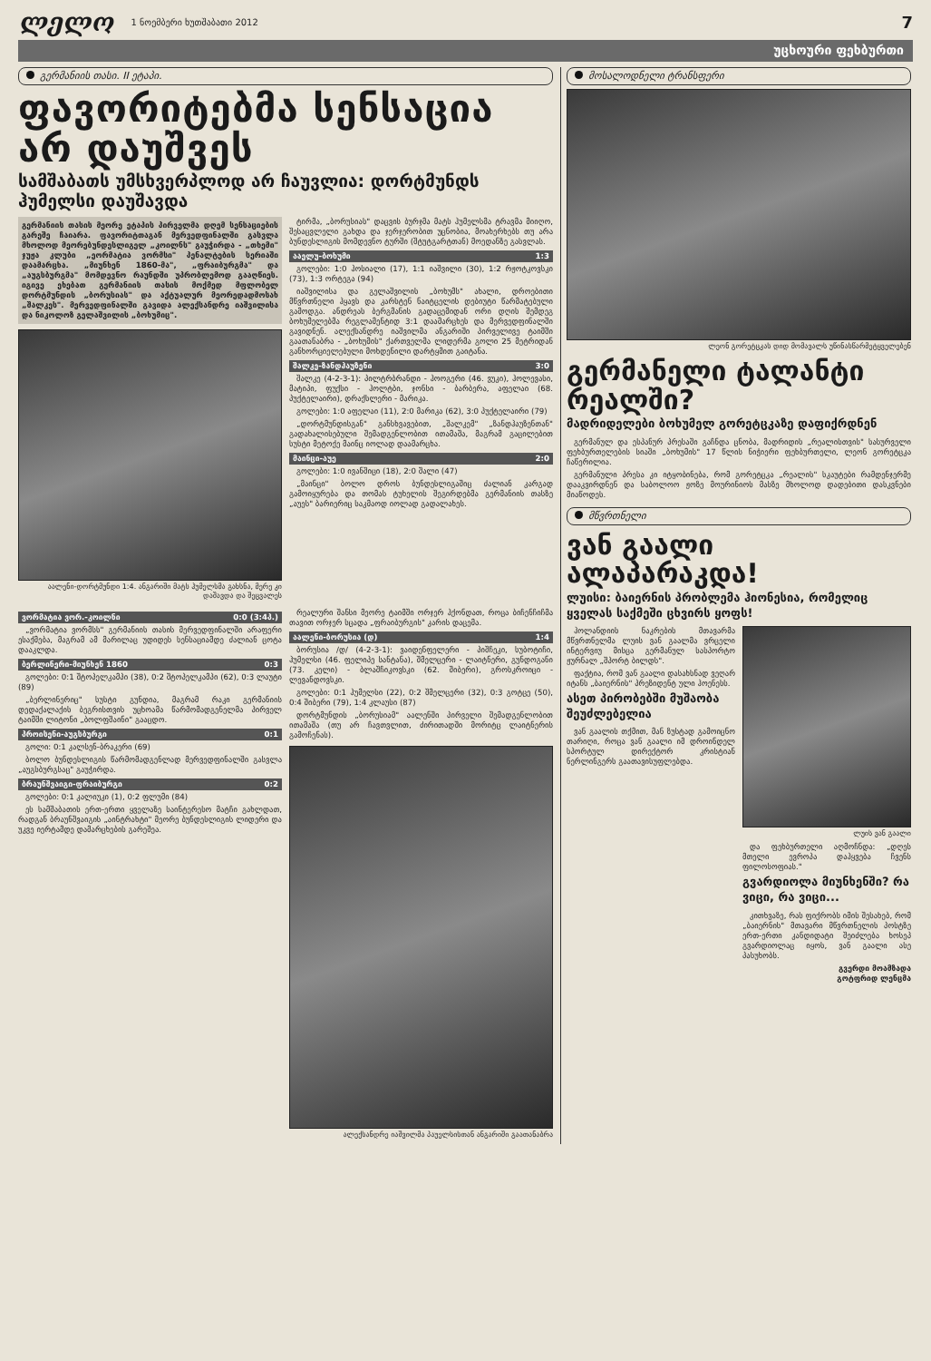ლელო 1 ნოემბერი ხუთშაბათი 2012 7
უცხოური ფეხბურთი
გერმანიის თასი. II ეტაპი.
ფავორიტებმა სენსაცია არ დაუშვეს
სამშაბათს უმსხვერპლოდ არ ჩაუვლია: დორტმუნდს ჰუმელსი დაუშავდა
გერმანიის თასის მეორე ეტაპის პირველმა დღემ სენსაციების გარეშე ჩაიარა. ფავორიტთაგან მერვედფინალში გასვლა მხოლოდ მეორებუნდესლიგელ „კოილნს" გაუჭირდა - „თხემი" ჯუჟა კლუბი „ეორმატია ვორმსი" პენალტების სერიაში დაამარცხა. „მიუნხენ 1860-მა", „ფრაიბურგმა" და „აუგსბურგმა" მომდევნო რაუნდში უპრობლემოდ გააღწიეს. იგივე ეხებათ გერმანიის თასის მოქმედ მფლობელ დორტმუნდის „ბორუსიას" და აქტუალურ მეორედადმოსახ „შალკეს". მერვედფინალში გავიდა ალექსანდრე იაშვილისა და ნიკოლოზ გელაშვილის „ბოხუმიც".
აალენი-დორტმუნდი 1:4. ანგარიში მატს ჰუმელსმა გახსნა, მერე კი დაშავდა და შეცვალეს
ტირმა, „ბორუსიას" დაცვის ბურჯმა მატს ჰუმელსმა ტრავმა მიიღო, შესაცვლელი გახდა და ჯერჯერობით უცნობია, მოახერხებს თუ არა ბუნდესლიგის მომდევნო ტურში (შტუტგარტთან) მოედანზე გასვლას.
ააელუ-ბოხუმი 1:3
გოლები: 1:0 ჰოსიალი (17), 1:1 იაშვილი (30), 1:2 რჟოტკოვსკი (73), 1:3 ორტეგა (94)
იაშვილისა და გელაშვილის „ბოხუმს" ახალი, დროებითი მწვრთნელი ჰყავს და კარსტენ ნაიტცელის დებიუტი წარმატებული გამოდგა. ანდრეას ბერგმანის გადაცემიდან ორი დღის შემდეგ ბოხუმელებმა რეგლამენტიდ 3:1 დაამარცხეს და მერვედფინალში გავიდნენ. ალექსანდრე იაშვილმა ანგარიში პირველივე ტაიმში გაათანაბრა - „ბოხუმის" ქართველმა ლიდერმა გოლი 25 მეტრიდან განხორციელებული მოხდენილი დარტყმით გაიტანა.
შალკე-ზანდჰაუზენი 3:0
შალკე (4-2-3-1): პილტრბრანდი - ჰოოგერი (46. ვუკი), ჰოლევასი, მატიპი, ფუქსი - ჰოლტბი, ჯონსი - ბარბერა, აფელაი (68. პუქტელაირი), დრაქსლერი - მარიკა.
გოლები: 1:0 აფელაი (11), 2:0 მარიკა (62), 3:0 პუქტელაირი (79)
„დორტმუნდისგან" განსხვავებით, „შალკემ" „ზანდჰაუზენთან" გადახალისებული შემადგენლობით ითამაშა, მაგრამ გაცილებით სუსტი მეტოქე მაინც იოლად დაამარცხა.
მაინცი-აუე 2:0
გოლები: 1:0 ივანშიცი (18), 2:0 შალი (47)
„მაინცი" ბოლო დროს ბუნდესლიგაშიც ძალიან კარგად გამოიყურება და თომას ტუხელის შეგირდებმა გერმანიის თასზე „აუეს" ბარიერიც საკმაოდ იოლად გადალახეს.
ვორმატია ვორ.-კოილნი 0:0 (3:4პ.)
„ვორმატია ვორმსს" გერმანიის თასის მერვედფინალში არაფერი ესაქმება, მაგრამ ამ მარილაც უდიდეს სენსაციამდე ძალიან ცოტა დააკლდა.
ბერლინერი-მიუნხენ 1860 0:3
გოლები: 0:1 შტოპელკამპი (38), 0:2 შტოპელკამპი (62), 0:3 ლაუტი (89)
„ბერლინერიც" სუსტი გუნდია, მაგრამ რაკი გერმანიის დედაქალაქის ბეგრისთვის უცხოამა წარმომადგენელმა პირველ ტაიმში ლიტონი „ბოლფშაინი" გააცდო.
პროისენი-აუგსბურგი 0:1
გოლი: 0:1 კალსენ-ბრაკერი (69)
ბოლო ბუნდესლიგის წარმომადგენლად მერვედფინალში გასვლა „აუგსბურგსაც" გაუჭირდა.
ბრაუნშვაიგი-ფრაიბურგი 0:2
გოლები: 0:1 კალიუკი (1), 0:2 ფლუმი (84)
ეს სამშაბათის ერთ-ერთი ყველაზე საინტერესო მატჩი გახლდათ, რადგან ბრაუნშვაიგის „აინტრახტი" მეორე ბუნდესლიგის ლიდერი და უკვე იერტამდე დამარცხების გარეშეა.
რეალური შანსი მეორე ტაიმში ორჯერ ჰქონდათ, როცა ბიჩენჩიჩმა თავით ორჯერ სცადა „ფრაიბურგის" კარის დაცემა.
აალენი-ბორუსია (დ) 1:4
ბორუსია /დ/ (4-2-3-1): ვაიდენფელერი - პიშჩეკი, სუბოტიჩი, ჰუმელსი (46. ფელიპე სანტანა), შმელცერი - ლაიტნერი, გუნდოგანი (73. კელი) - ბლაშჩიკოვსკი (62. შიბერი), გროსკროიცი - ლევანდოვსკი.
გოლები: 0:1 ჰუმელსი (22), 0:2 შმელცერი (32), 0:3 გოტცე (50), 0:4 შიბერი (79), 1:4 კლაუსი (87)
დორტმუნდის „ბორუსიამ" აალენში პირველი შემადგენლობით ითამაშა (თუ არ ჩავთვლით, ძირითადში მორიტც ლაიტნერის გამოჩენას).
ალექსანდრე იაშვილმა პაუელსისთან ანგარიში გაათანაბრა
მოსალოდნელი ტრანსფერი
ლეონ გორეტცკას დიდ მომავალს უწინასწარმეტყველებენ
გერმანელი ტალანტი რეალში?
მადრიდელები ბოხუმელ გორეტცკაზე დაფიქრდნენ
გერმანულ და ესპანურ პრესაში გაჩნდა ცნობა, მადრიდის „რეალისთვის" სასურველი ფეხბურთელების სიაში „ბოხუმის" 17 წლის ნიჭიერი ფეხბურთელი, ლეონ გორეტცკა ჩაწერილია.
გერმანული პრესა კი იტყობინება, რომ გორეტცკა „რეალის" სკაუტები რამდენჯერმე დააკვირდნენ და საბოლოო ჟოზე მოურინიოს მასზე მხოლოდ დადებითი დასკვნები მიაწოდეს.
მწვრთნელი
ვან გაალი ალაპარაკდა!
ლუისი: ბაიერნის პრობლემა ჰიონესია, რომელიც ყველას საქმეში ცხვირს ყოფს!
ჰოლანდიის ნაკრების მთავარმა მწვრთნელმა ლუის ვან გაალმა ვრცელი ინტერვიუ მისცა გერმანულ სასპორტო ჟურნალ „შპორტ ბილდს".
ფაქტია, რომ ვან გაალი დასახსნად ვეღარ იტანს „ბაიერნის" პრეზიდენტ ული ჰოენესს.
ასეთ პირობებში მუშაობა შეუძლებელია
ვან გაალის თქმით, მან ზუსტად გამოიცნო თარიღი, როცა ვან გაალი იმ დროინდელ სპორტულ დირექტორ კრისტიან ნერლინგერს გაათავისუფლებდა.
ლუის ვან გაალი
და ფეხბურთელი აღმოჩნდა: „დღეს მთელი ევროპა დაჰყვება ჩვენს ფილოსოფიას."
გვარდიოლა მიუნხენში? რა ვიცი, რა ვიცი...
კითხვაზე, რას ფიქრობს იმის შესახებ, რომ „ბაიერნის" მთავარი მწვრთნელის პოსტზე ერთ-ერთი კანდიდატი შეიძლება ხოსეპ გვარდიოლაც იყოს, ვან გაალი ასე პასუხობს.
გვერდი მოამზადა
გოტფრიდ ლენცმა